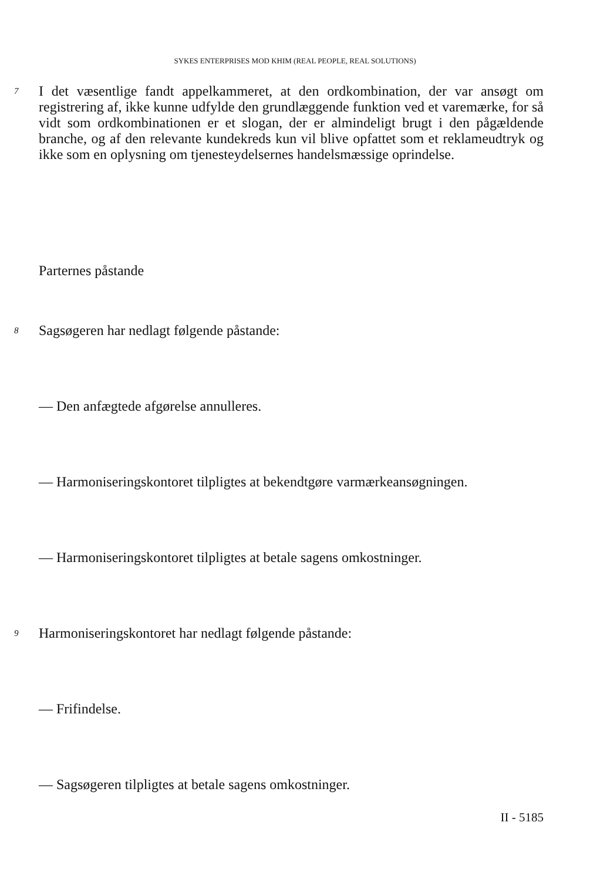SYKES ENTERPRISES MOD KHIM (REAL PEOPLE, REAL SOLUTIONS)
7 I det væsentlige fandt appelkammeret, at den ordkombination, der var ansøgt om registrering af, ikke kunne udfylde den grundlæggende funktion ved et varemærke, for så vidt som ordkombinationen er et slogan, der er almindeligt brugt i den pågældende branche, og af den relevante kundekreds kun vil blive opfattet som et reklameudtryk og ikke som en oplysning om tjenesteydelsernes handelsmæssige oprindelse.
Parternes påstande
8 Sagsøgeren har nedlagt følgende påstande:
— Den anfægtede afgørelse annulleres.
— Harmoniseringskontoret tilpligtes at bekendtgøre varmærkeansøgningen.
— Harmoniseringskontoret tilpligtes at betale sagens omkostninger.
9 Harmoniseringskontoret har nedlagt følgende påstande:
— Frifindelse.
— Sagsøgeren tilpligtes at betale sagens omkostninger.
II - 5185